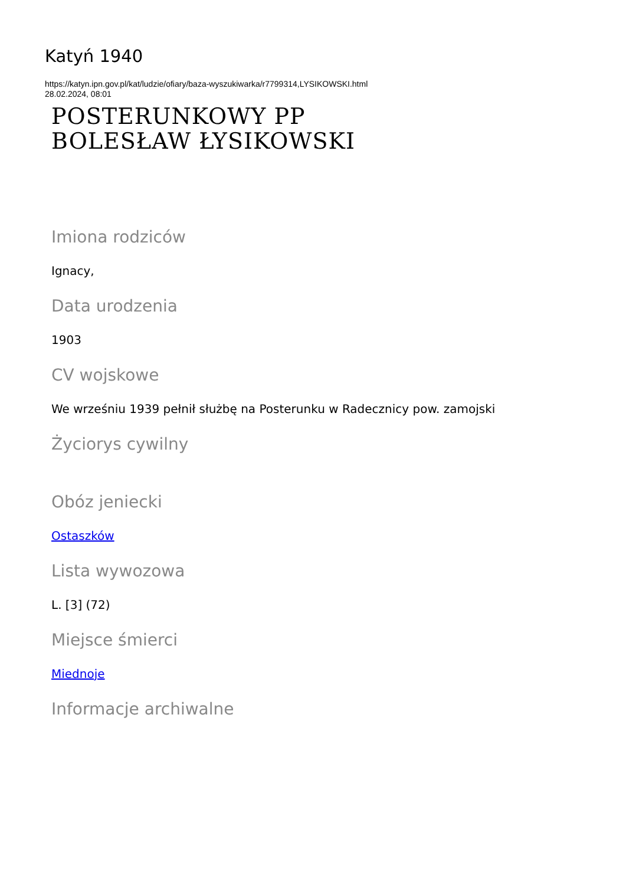Katyń 1940
https://katyn.ipn.gov.pl/kat/ludzie/ofiary/baza-wyszukiwarka/r7799314,LYSIKOWSKI.html
28.02.2024, 08:01
POSTERUNKOWY PP
BOLESŁAW ŁYSIKOWSKI
Imiona rodziców
Ignacy,
Data urodzenia
1903
CV wojskowe
We wrześniu 1939 pełnił służbę na Posterunku w Radecznicy pow. zamojski
Życiorys cywilny
Obóz jeniecki
Ostaszków
Lista wywozowa
L. [3] (72)
Miejsce śmierci
Miednoje
Informacje archiwalne